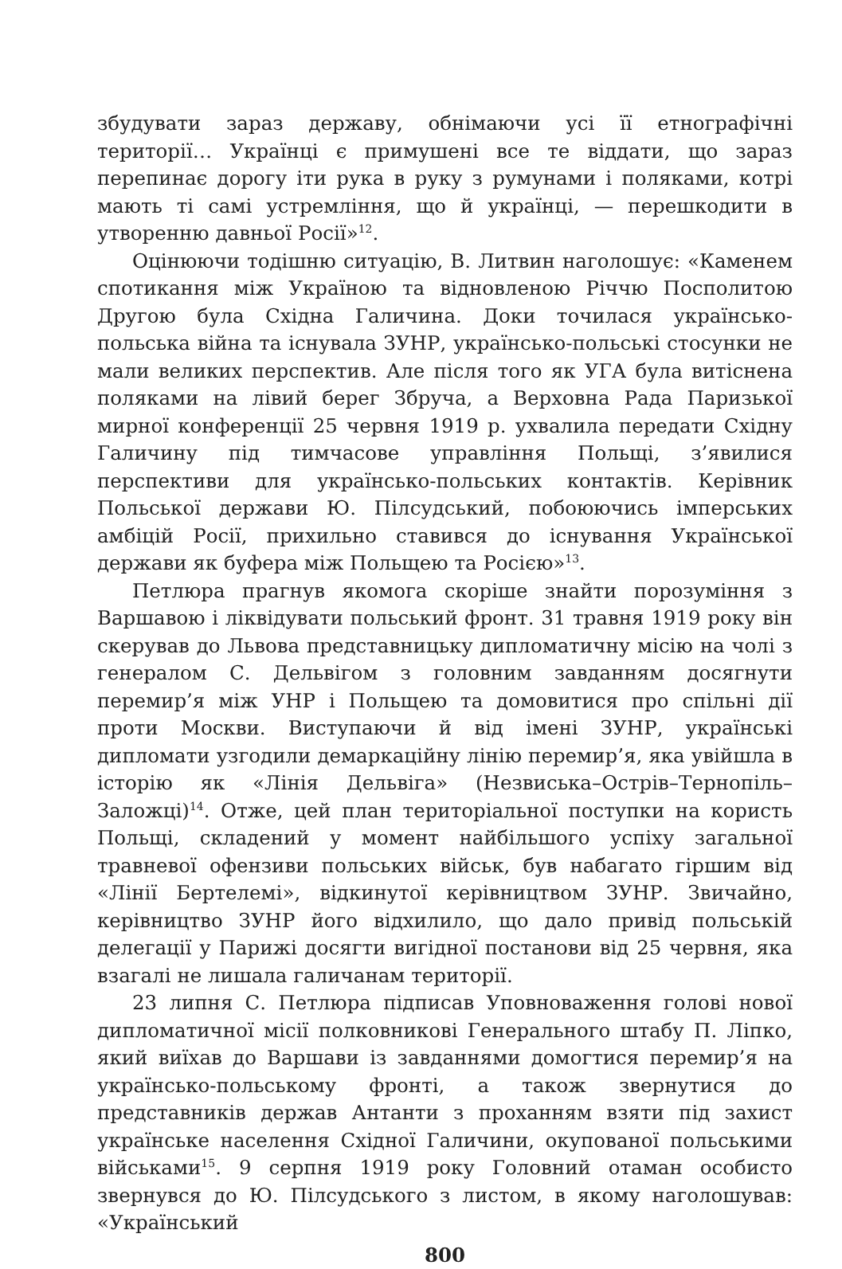збудувати зараз державу, обнімаючи усі її етнографічні території… Українці є примушені все те віддати, що зараз перепинає дорогу іти рука в руку з румунами і поляками, котрі мають ті самі устремління, що й українці, — перешкодити в утворенню давньої Росії»<sup>12</sup>.
Оцінюючи тодішню ситуацію, В. Литвин наголошує: «Каменем спотикання між Україною та відновленою Річчю Посполитою Другою була Східна Галичина. Доки точилася українсько-польська війна та існувала ЗУНР, українсько-польські стосунки не мали великих перспектив. Але після того як УГА була витіснена поляками на лівий берег Збруча, а Верховна Рада Паризької мирної конференції 25 червня 1919 р. ухвалила передати Східну Галичину під тимчасове управління Польщі, з’явилися перспективи для українсько-польських контактів. Керівник Польської держави Ю. Пілсудський, побоюючись імперських амбіцій Росії, прихильно ставився до існування Української держави як буфера між Польщею та Росією»<sup>13</sup>.
Петлюра прагнув якомога скоріше знайти порозуміння з Варшавою і ліквідувати польський фронт. 31 травня 1919 року він скерував до Львова представницьку дипломатичну місію на чолі з генералом С. Дельвігом з головним завданням досягнути перемир’я між УНР і Польщею та домовитися про спільні дії проти Москви. Виступаючи й від імені ЗУНР, українські дипломати узгодили демаркаційну лінію перемир’я, яка увійшла в історію як «Лінія Дельвіга» (Незвиська–Острів–Тернопіль–Заложці)<sup>14</sup>. Отже, цей план територіальної поступки на користь Польщі, складений у момент найбільшого успіху загальної травневої офензиви польських військ, був набагато гіршим від «Лінії Бертелемі», відкинутої керівництвом ЗУНР. Звичайно, керівництво ЗУНР його відхилило, що дало привід польській делегації у Парижі досягти вигідної постанови від 25 червня, яка взагалі не лишала галичанам території.
23 липня С. Петлюра підписав Уповноваження голові нової дипломатичної місії полковникові Генерального штабу П. Ліпко, який виїхав до Варшави із завданнями домогтися перемир’я на українсько-польському фронті, а також звернутися до представників держав Антанти з проханням взяти під захист українське населення Східної Галичини, окупованої польськими військами<sup>15</sup>. 9 серпня 1919 року Головний отаман особисто звернувся до Ю. Пілсудського з листом, в якому наголошував: «Український
800